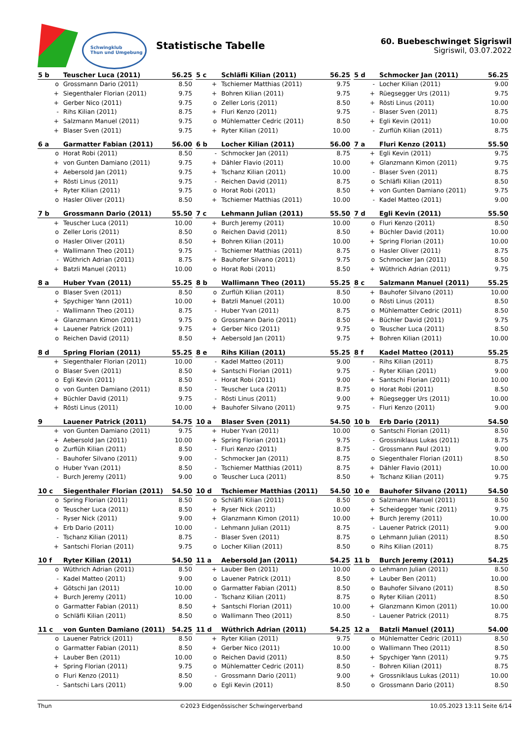Schwingklub
Thun und Umgebung
Statistische Tabelle
60. Buebeschwinget Sigriswil
Sigriswil, 03.07.2022
| 5 b | Teuscher Luca (2011) | 56.25 |
| --- | --- | --- |
| o | Grossmann Dario (2011) | 8.50 |
| + | Siegenthaler Florian (2011) | 9.75 |
| + | Gerber Nico (2011) | 9.75 |
| - | Rihs Kilian (2011) | 8.75 |
| + | Salzmann Manuel (2011) | 9.75 |
| + | Blaser Sven (2011) | 9.75 |
| 5 c | Schläfli Kilian (2011) | 56.25 |
| --- | --- | --- |
| + | Tschiemer Matthias (2011) | 9.75 |
| + | Bohren Kilian (2011) | 9.75 |
| o | Zeller Loris (2011) | 8.50 |
| + | Fluri Kenzo (2011) | 9.75 |
| o | Mühlematter Cedric (2011) | 8.50 |
| + | Ryter Kilian (2011) | 10.00 |
| 5 d | Schmocker Jan (2011) | 56.25 |
| --- | --- | --- |
| - | Locher Kilian (2011) | 9.00 |
| + | Rüegsegger Urs (2011) | 9.75 |
| + | Rösti Linus (2011) | 10.00 |
| - | Blaser Sven (2011) | 8.75 |
| + | Egli Kevin (2011) | 10.00 |
| - | Zurflüh Kilian (2011) | 8.75 |
| 6 a | Garmatter Fabian (2011) | 56.00 |
| --- | --- | --- |
| o | Horat Robi (2011) | 8.50 |
| + | von Gunten Damiano (2011) | 9.75 |
| + | Aebersold Jan (2011) | 9.75 |
| + | Rösti Linus (2011) | 9.75 |
| + | Ryter Kilian (2011) | 9.75 |
| o | Hasler Oliver (2011) | 8.50 |
| 6 b | Locher Kilian (2011) | 56.00 |
| --- | --- | --- |
| - | Schmocker Jan (2011) | 8.75 |
| + | Dähler Flavio (2011) | 10.00 |
| + | Tschanz Kilian (2011) | 10.00 |
| - | Reichen David (2011) | 8.75 |
| o | Horat Robi (2011) | 8.50 |
| + | Tschiemer Matthias (2011) | 10.00 |
| 7 a | Fluri Kenzo (2011) | 55.50 |
| --- | --- | --- |
| + | Egli Kevin (2011) | 9.75 |
| + | Glanzmann Kimon (2011) | 9.75 |
| - | Blaser Sven (2011) | 8.75 |
| o | Schläfli Kilian (2011) | 8.50 |
| + | von Gunten Damiano (2011) | 9.75 |
| - | Kadel Matteo (2011) | 9.00 |
| 7 b | Grossmann Dario (2011) | 55.50 |
| --- | --- | --- |
| + | Teuscher Luca (2011) | 10.00 |
| o | Zeller Loris (2011) | 8.50 |
| o | Hasler Oliver (2011) | 8.50 |
| + | Wallimann Theo (2011) | 9.75 |
| - | Wüthrich Adrian (2011) | 8.75 |
| + | Batzli Manuel (2011) | 10.00 |
| 7 c | Lehmann Julian (2011) | 55.50 |
| --- | --- | --- |
| + | Burch Jeremy (2011) | 10.00 |
| o | Reichen David (2011) | 8.50 |
| + | Bohren Kilian (2011) | 10.00 |
| - | Tschiemer Matthias (2011) | 8.75 |
| + | Bauhofer Silvano (2011) | 9.75 |
| o | Horat Robi (2011) | 8.50 |
| 7 d | Egli Kevin (2011) | 55.50 |
| --- | --- | --- |
| o | Fluri Kenzo (2011) | 8.50 |
| + | Büchler David (2011) | 10.00 |
| + | Spring Florian (2011) | 10.00 |
| o | Hasler Oliver (2011) | 8.75 |
| o | Schmocker Jan (2011) | 8.50 |
| + | Wüthrich Adrian (2011) | 9.75 |
| 8 a | Huber Yvan (2011) | 55.25 |
| --- | --- | --- |
| o | Blaser Sven (2011) | 8.50 |
| + | Spychiger Yann (2011) | 10.00 |
| - | Wallimann Theo (2011) | 8.75 |
| + | Glanzmann Kimon (2011) | 9.75 |
| + | Lauener Patrick (2011) | 9.75 |
| o | Reichen David (2011) | 8.50 |
| 8 b | Wallimann Theo (2011) | 55.25 |
| --- | --- | --- |
| o | Zurflüh Kilian (2011) | 8.50 |
| + | Batzli Manuel (2011) | 10.00 |
| - | Huber Yvan (2011) | 8.75 |
| o | Grossmann Dario (2011) | 8.50 |
| + | Gerber Nico (2011) | 9.75 |
| + | Aebersold Jan (2011) | 9.75 |
| 8 c | Salzmann Manuel (2011) | 55.25 |
| --- | --- | --- |
| + | Bauhofer Silvano (2011) | 10.00 |
| o | Rösti Linus (2011) | 8.50 |
| o | Mühlematter Cedric (2011) | 8.50 |
| + | Büchler David (2011) | 9.75 |
| o | Teuscher Luca (2011) | 8.50 |
| + | Bohren Kilian (2011) | 10.00 |
| 8 d | Spring Florian (2011) | 55.25 |
| --- | --- | --- |
| + | Siegenthaler Florian (2011) | 10.00 |
| o | Blaser Sven (2011) | 8.50 |
| o | Egli Kevin (2011) | 8.50 |
| o | von Gunten Damiano (2011) | 8.50 |
| + | Büchler David (2011) | 9.75 |
| + | Rösti Linus (2011) | 10.00 |
| 8 e | Rihs Kilian (2011) | 55.25 |
| --- | --- | --- |
| - | Kadel Matteo (2011) | 9.00 |
| + | Santschi Florian (2011) | 9.75 |
| - | Horat Robi (2011) | 9.00 |
| - | Teuscher Luca (2011) | 8.75 |
| - | Rösti Linus (2011) | 9.00 |
| + | Bauhofer Silvano (2011) | 9.75 |
| 8 f | Kadel Matteo (2011) | 55.25 |
| --- | --- | --- |
| - | Rihs Kilian (2011) | 8.75 |
| - | Ryter Kilian (2011) | 9.00 |
| + | Santschi Florian (2011) | 10.00 |
| o | Horat Robi (2011) | 8.50 |
| + | Rüegsegger Urs (2011) | 10.00 |
| - | Fluri Kenzo (2011) | 9.00 |
| 9 | Lauener Patrick (2011) | 54.75 |
| --- | --- | --- |
| + | von Gunten Damiano (2011) | 9.75 |
| + | Aebersold Jan (2011) | 10.00 |
| o | Zurflüh Kilian (2011) | 8.50 |
| - | Bauhofer Silvano (2011) | 9.00 |
| o | Huber Yvan (2011) | 8.50 |
| - | Burch Jeremy (2011) | 9.00 |
| 10 a | Blaser Sven (2011) | 54.50 |
| --- | --- | --- |
| + | Huber Yvan (2011) | 10.00 |
| + | Spring Florian (2011) | 9.75 |
| - | Fluri Kenzo (2011) | 8.75 |
| - | Schmocker Jan (2011) | 8.75 |
| - | Tschiemer Matthias (2011) | 8.75 |
| o | Teuscher Luca (2011) | 8.50 |
| 10 b | Erb Dario (2011) | 54.50 |
| --- | --- | --- |
| o | Santschi Florian (2011) | 8.50 |
| - | Grossniklaus Lukas (2011) | 8.75 |
| - | Grossmann Paul (2011) | 9.00 |
| o | Siegenthaler Florian (2011) | 8.50 |
| + | Dähler Flavio (2011) | 10.00 |
| + | Tschanz Kilian (2011) | 9.75 |
| 10 c | Siegenthaler Florian (2011) | 54.50 |
| --- | --- | --- |
| o | Spring Florian (2011) | 8.50 |
| o | Teuscher Luca (2011) | 8.50 |
| - | Ryser Nick (2011) | 9.00 |
| + | Erb Dario (2011) | 10.00 |
| - | Tschanz Kilian (2011) | 8.75 |
| + | Santschi Florian (2011) | 9.75 |
| 10 d | Tschiemer Matthias (2011) | 54.50 |
| --- | --- | --- |
| o | Schläfli Kilian (2011) | 8.50 |
| + | Ryser Nick (2011) | 10.00 |
| + | Glanzmann Kimon (2011) | 10.00 |
| - | Lehmann Julian (2011) | 8.75 |
| - | Blaser Sven (2011) | 8.75 |
| o | Locher Kilian (2011) | 8.50 |
| 10 e | Bauhofer Silvano (2011) | 54.50 |
| --- | --- | --- |
| o | Salzmann Manuel (2011) | 8.50 |
| + | Scheidegger Yanic (2011) | 9.75 |
| + | Burch Jeremy (2011) | 10.00 |
| - | Lauener Patrick (2011) | 9.00 |
| o | Lehmann Julian (2011) | 8.50 |
| o | Rihs Kilian (2011) | 8.75 |
| 10 f | Ryter Kilian (2011) | 54.50 |
| --- | --- | --- |
| o | Wüthrich Adrian (2011) | 8.50 |
| - | Kadel Matteo (2011) | 9.00 |
| + | Götschi Jan (2011) | 10.00 |
| + | Burch Jeremy (2011) | 10.00 |
| o | Garmatter Fabian (2011) | 8.50 |
| o | Schläfli Kilian (2011) | 8.50 |
| 11 a | Aebersold Jan (2011) | 54.25 |
| --- | --- | --- |
| + | Lauber Ben (2011) | 10.00 |
| o | Lauener Patrick (2011) | 8.50 |
| o | Garmatter Fabian (2011) | 8.50 |
| - | Tschanz Kilian (2011) | 8.75 |
| + | Santschi Florian (2011) | 10.00 |
| o | Wallimann Theo (2011) | 8.50 |
| 11 b | Burch Jeremy (2011) | 54.25 |
| --- | --- | --- |
| o | Lehmann Julian (2011) | 8.50 |
| + | Lauber Ben (2011) | 10.00 |
| o | Bauhofer Silvano (2011) | 8.50 |
| o | Ryter Kilian (2011) | 8.50 |
| + | Glanzmann Kimon (2011) | 10.00 |
| - | Lauener Patrick (2011) | 8.75 |
| 11 c | von Gunten Damiano (2011) | 54.25 |
| --- | --- | --- |
| o | Lauener Patrick (2011) | 8.50 |
| o | Garmatter Fabian (2011) | 8.50 |
| + | Lauber Ben (2011) | 10.00 |
| + | Spring Florian (2011) | 9.75 |
| o | Fluri Kenzo (2011) | 8.50 |
| - | Santschi Lars (2011) | 9.00 |
| 11 d | Wüthrich Adrian (2011) | 54.25 |
| --- | --- | --- |
| + | Ryter Kilian (2011) | 9.75 |
| + | Gerber Nico (2011) | 10.00 |
| o | Reichen David (2011) | 8.50 |
| o | Mühlematter Cedric (2011) | 8.50 |
| - | Grossmann Dario (2011) | 9.00 |
| o | Egli Kevin (2011) | 8.50 |
| 12 a | Batzli Manuel (2011) | 54.00 |
| --- | --- | --- |
| o | Mühlematter Cedric (2011) | 8.50 |
| o | Wallimann Theo (2011) | 8.50 |
| + | Spychiger Yann (2011) | 9.75 |
| - | Bohren Kilian (2011) | 8.75 |
| + | Grossniklaus Lukas (2011) | 10.00 |
| o | Grossmann Dario (2011) | 8.50 |
Thun ©2023 Eidgenössischer Schwingerverband 10.05.2023 13:11 Seite 6/14